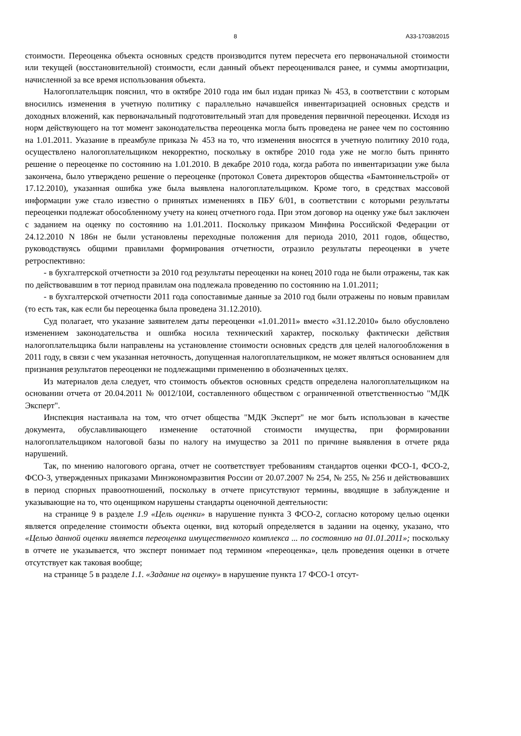8 А33-17038/2015
стоимости. Переоценка объекта основных средств производится путем пересчета его первоначальной стоимости или текущей (восстановительной) стоимости, если данный объект переоценивался ранее, и суммы амортизации, начисленной за все время использования объекта.
Налогоплательщик пояснил, что в октябре 2010 года им был издан приказ № 453, в соответствии с которым вносились изменения в учетную политику с параллельно начавшейся инвентаризацией основных средств и доходных вложений, как первоначальный подготовительный этап для проведения первичной переоценки. Исходя из норм действующего на тот момент законодательства переоценка могла быть проведена не ранее чем по состоянию на 1.01.2011. Указание в преамбуле приказа № 453 на то, что изменения вносятся в учетную политику 2010 года, осуществлено налогоплательщиком некорректно, поскольку в октябре 2010 года уже не могло быть принято решение о переоценке по состоянию на 1.01.2010. В декабре 2010 года, когда работа по инвентаризации уже была закончена, было утверждено решение о переоценке (протокол Совета директоров общества «Бамтоннельстрой» от 17.12.2010), указанная ошибка уже была выявлена налогоплательщиком. Кроме того, в средствах массовой информации уже стало известно о принятых изменениях в ПБУ 6/01, в соответствии с которыми результаты переоценки подлежат обособленному учету на конец отчетного года. При этом договор на оценку уже был заключен с заданием на оценку по состоянию на 1.01.2011. Поскольку приказом Минфина Российской Федерации от 24.12.2010 N 186н не были установлены переходные положения для периода 2010, 2011 годов, общество, руководствуясь общими правилами формирования отчетности, отразило результаты переоценки в учете ретроспективно:
- в бухгалтерской отчетности за 2010 год результаты переоценки на конец 2010 года не были отражены, так как по действовавшим в тот период правилам она подлежала проведению по состоянию на 1.01.2011;
- в бухгалтерской отчетности 2011 года сопоставимые данные за 2010 год были отражены по новым правилам (то есть так, как если бы переоценка была проведена 31.12.2010).
Суд полагает, что указание заявителем даты переоценки «1.01.2011» вместо «31.12.2010» было обусловлено изменением законодательства и ошибка носила технический характер, поскольку фактически действия налогоплательщика были направлены на установление стоимости основных средств для целей налогообложения в 2011 году, в связи с чем указанная неточность, допущенная налогоплательщиком, не может являться основанием для признания результатов переоценки не подлежащими применению в обозначенных целях.
Из материалов дела следует, что стоимость объектов основных средств определена налогоплательщиком на основании отчета от 20.04.2011 № 0012/10И, составленного обществом с ограниченной ответственностью "МДК Эксперт".
Инспекция настаивала на том, что отчет общества "МДК Эксперт" не мог быть использован в качестве документа, обуславливающего изменение остаточной стоимости имущества, при формировании налогоплательщиком налоговой базы по налогу на имущество за 2011 по причине выявления в отчете ряда нарушений.
Так, по мнению налогового органа, отчет не соответствует требованиям стандартов оценки ФСО-1, ФСО-2, ФСО-3, утвержденных приказами Минэкономразвития России от 20.07.2007 № 254, № 255, № 256 и действовавших в период спорных правоотношений, поскольку в отчете присутствуют термины, вводящие в заблуждение и указывающие на то, что оценщиком нарушены стандарты оценочной деятельности:
на странице 9 в разделе 1.9 «Цель оценки» в нарушение пункта 3 ФСО-2, согласно которому целью оценки является определение стоимости объекта оценки, вид который определяется в задании на оценку, указано, что «Целью данной оценки является переоценка имущественного комплекса ... по состоянию на 01.01.2011»; поскольку в отчете не указывается, что эксперт понимает под термином «переоценка», цель проведения оценки в отчете отсутствует как таковая вообще;
на странице 5 в разделе 1.1. «Задание на оценку» в нарушение пункта 17 ФСО-1 отсут-